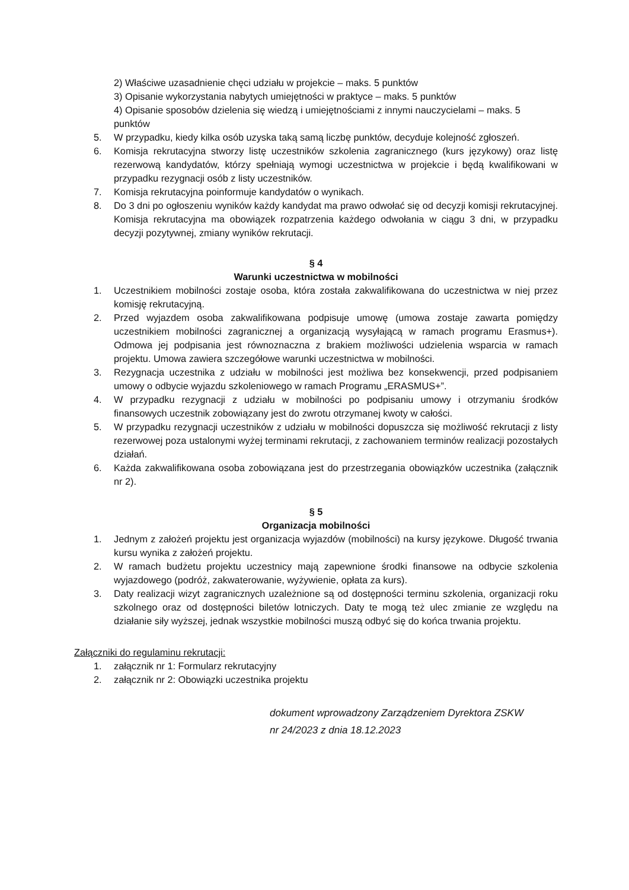2) Właściwe uzasadnienie chęci udziału w projekcie – maks. 5 punktów
3) Opisanie wykorzystania nabytych umiejętności w praktyce – maks. 5 punktów
4) Opisanie sposobów dzielenia się wiedzą i umiejętnościami z innymi nauczycielami – maks. 5 punktów
5. W przypadku, kiedy kilka osób uzyska taką samą liczbę punktów, decyduje kolejność zgłoszeń.
6. Komisja rekrutacyjna stworzy listę uczestników szkolenia zagranicznego (kurs językowy) oraz listę rezerwową kandydatów, którzy spełniają wymogi uczestnictwa w projekcie i będą kwalifikowani w przypadku rezygnacji osób z listy uczestników.
7. Komisja rekrutacyjna poinformuje kandydatów o wynikach.
8. Do 3 dni po ogłoszeniu wyników każdy kandydat ma prawo odwołać się od decyzji komisji rekrutacyjnej. Komisja rekrutacyjna ma obowiązek rozpatrzenia każdego odwołania w ciągu 3 dni, w przypadku decyzji pozytywnej, zmiany wyników rekrutacji.
§ 4
Warunki uczestnictwa w mobilności
1. Uczestnikiem mobilności zostaje osoba, która została zakwalifikowana do uczestnictwa w niej przez komisję rekrutacyjną.
2. Przed wyjazdem osoba zakwalifikowana podpisuje umowę (umowa zostaje zawarta pomiędzy uczestnikiem mobilności zagranicznej a organizacją wysyłającą w ramach programu Erasmus+). Odmowa jej podpisania jest równoznaczna z brakiem możliwości udzielenia wsparcia w ramach projektu. Umowa zawiera szczegółowe warunki uczestnictwa w mobilności.
3. Rezygnacja uczestnika z udziału w mobilności jest możliwa bez konsekwencji, przed podpisaniem umowy o odbycie wyjazdu szkoleniowego w ramach Programu „ERASMUS+”.
4. W przypadku rezygnacji z udziału w mobilności po podpisaniu umowy i otrzymaniu środków finansowych uczestnik zobowiązany jest do zwrotu otrzymanej kwoty w całości.
5. W przypadku rezygnacji uczestników z udziału w mobilności dopuszcza się możliwość rekrutacji z listy rezerwowej poza ustalonymi wyżej terminami rekrutacji, z zachowaniem terminów realizacji pozostałych działań.
6. Każda zakwalifikowana osoba zobowiązana jest do przestrzegania obowiązków uczestnika (załącznik nr 2).
§ 5
Organizacja mobilności
1. Jednym z założeń projektu jest organizacja wyjazdów (mobilności) na kursy językowe. Długość trwania kursu wynika z założeń projektu.
2. W ramach budżetu projektu uczestnicy mają zapewnione środki finansowe na odbycie szkolenia wyjazdowego (podróż, zakwaterowanie, wyżywienie, opłata za kurs).
3. Daty realizacji wizyt zagranicznych uzależnione są od dostępności terminu szkolenia, organizacji roku szkolnego oraz od dostępności biletów lotniczych. Daty te mogą też ulec zmianie ze względu na działanie siły wyższej, jednak wszystkie mobilności muszą odbyć się do końca trwania projektu.
Załączniki do regulaminu rekrutacji:
1. załącznik nr 1: Formularz rekrutacyjny
2. załącznik nr 2: Obowiązki uczestnika projektu
dokument wprowadzony Zarządzeniem Dyrektora ZSKW
nr 24/2023 z dnia 18.12.2023